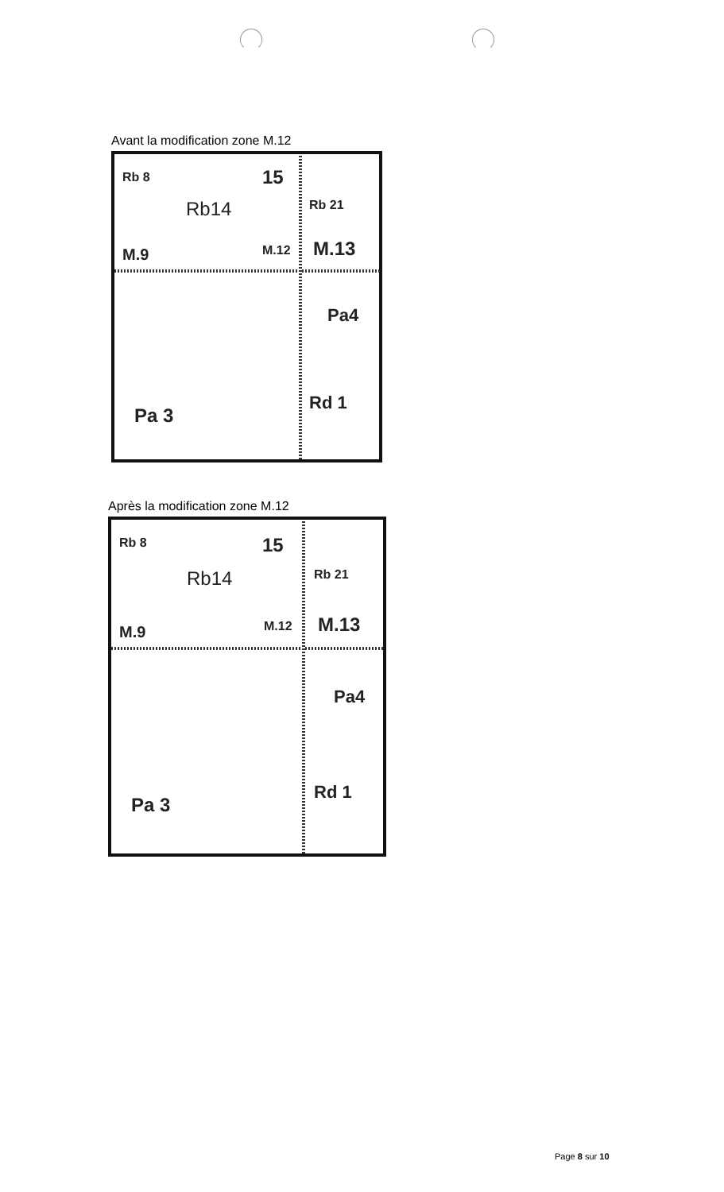Avant la modification zone M.12
Rb 8
Rb14
15
M.9 M.12 M.13
Pa4
Pa 3
Rd 1
Rb 21
Après la modification zone M.12
Rb 8
Rb14
15
M.9 M.12 M.13
Pa4
Pa 3
Rd 1
Rb 21
Page 8 sur 10